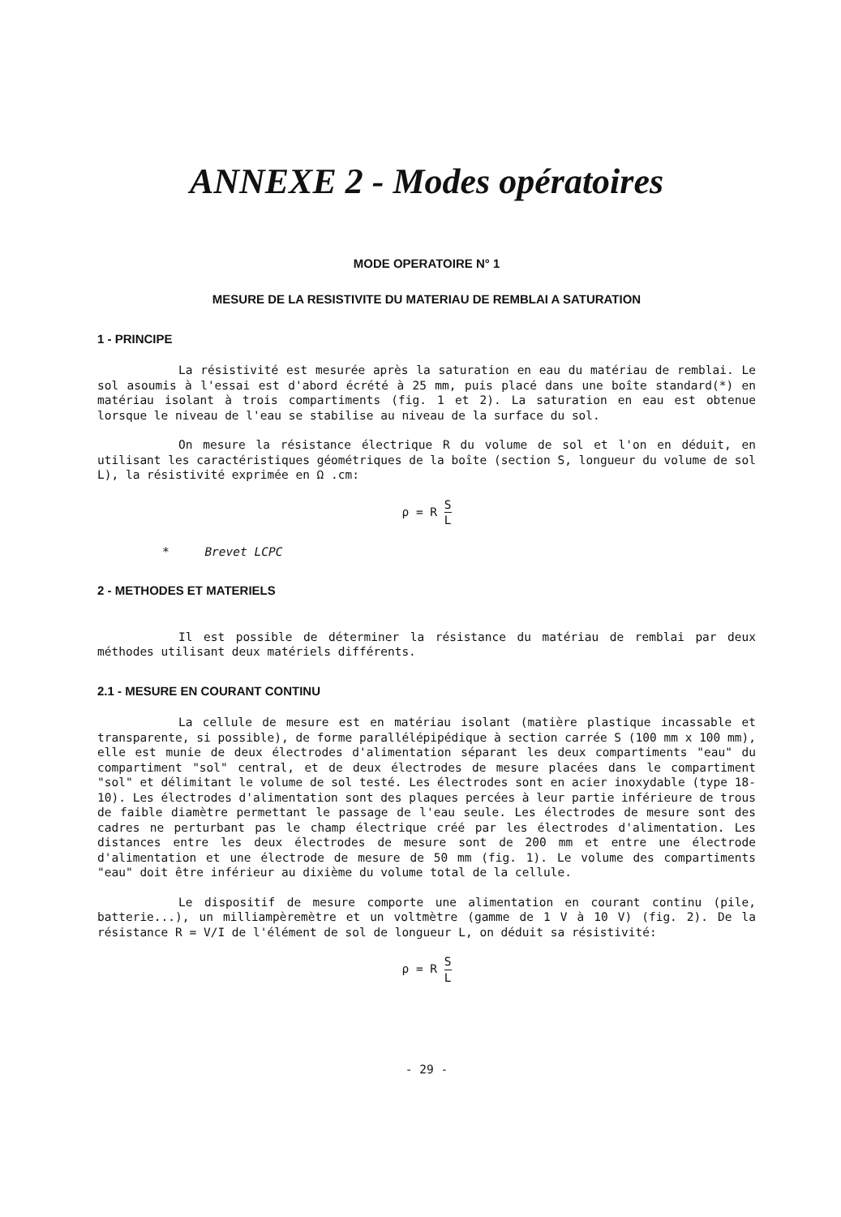ANNEXE 2 - Modes opératoires
MODE OPERATOIRE N° 1
MESURE DE LA RESISTIVITE DU MATERIAU DE REMBLAI A SATURATION
1 - PRINCIPE
La résistivité est mesurée après la saturation en eau du matériau de remblai. Le sol asoumis à l'essai est d'abord écrété à 25 mm, puis placé dans une boîte standard(*) en matériau isolant à trois compartiments (fig. 1 et 2). La saturation en eau est obtenue lorsque le niveau de l'eau se stabilise au niveau de la surface du sol.
On mesure la résistance électrique R du volume de sol et l'on en déduit, en utilisant les caractéristiques géométriques de la boîte (section S, longueur du volume de sol L), la résistivité exprimée en Ω .cm:
ρ = R S L
* Brevet LCPC
2 - METHODES ET MATERIELS
Il est possible de déterminer la résistance du matériau de remblai par deux méthodes utilisant deux matériels différents.
2.1 - MESURE EN COURANT CONTINU
La cellule de mesure est en matériau isolant (matière plastique incassable et transparente, si possible), de forme parallélépipédique à section carrée S (100 mm x 100 mm), elle est munie de deux électrodes d'alimentation séparant les deux compartiments "eau" du compartiment "sol" central, et de deux électrodes de mesure placées dans le compartiment "sol" et délimitant le volume de sol testé. Les électrodes sont en acier inoxydable (type 18-10). Les électrodes d'alimentation sont des plaques percées à leur partie inférieure de trous de faible diamètre permettant le passage de l'eau seule. Les électrodes de mesure sont des cadres ne perturbant pas le champ électrique créé par les électrodes d'alimentation. Les distances entre les deux électrodes de mesure sont de 200 mm et entre une électrode d'alimentation et une électrode de mesure de 50 mm (fig. 1). Le volume des compartiments "eau" doit être inférieur au dixième du volume total de la cellule.
Le dispositif de mesure comporte une alimentation en courant continu (pile, batterie...), un milliampèremètre et un voltmètre (gamme de 1 V à 10 V) (fig. 2). De la résistance R = V/I de l'élément de sol de longueur L, on déduit sa résistivité:
ρ = R S L
- 29 -